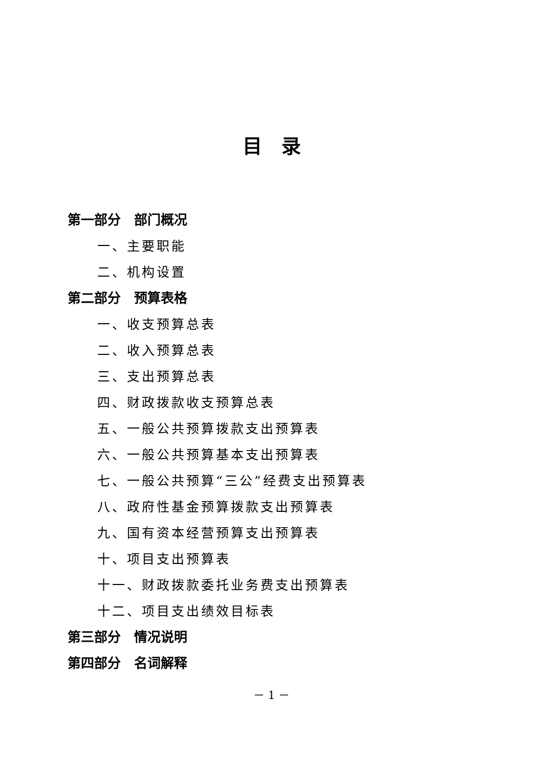目　录
第一部分　部门概况
一、主要职能
二、机构设置
第二部分　预算表格
一、收支预算总表
二、收入预算总表
三、支出预算总表
四、财政拨款收支预算总表
五、一般公共预算拨款支出预算表
六、一般公共预算基本支出预算表
七、一般公共预算“三公”经费支出预算表
八、政府性基金预算拨款支出预算表
九、国有资本经营预算支出预算表
十、项目支出预算表
十一、财政拨款委托业务费支出预算表
十二、项目支出绩效目标表
第三部分　情况说明
第四部分　名词解释
－ 1 －